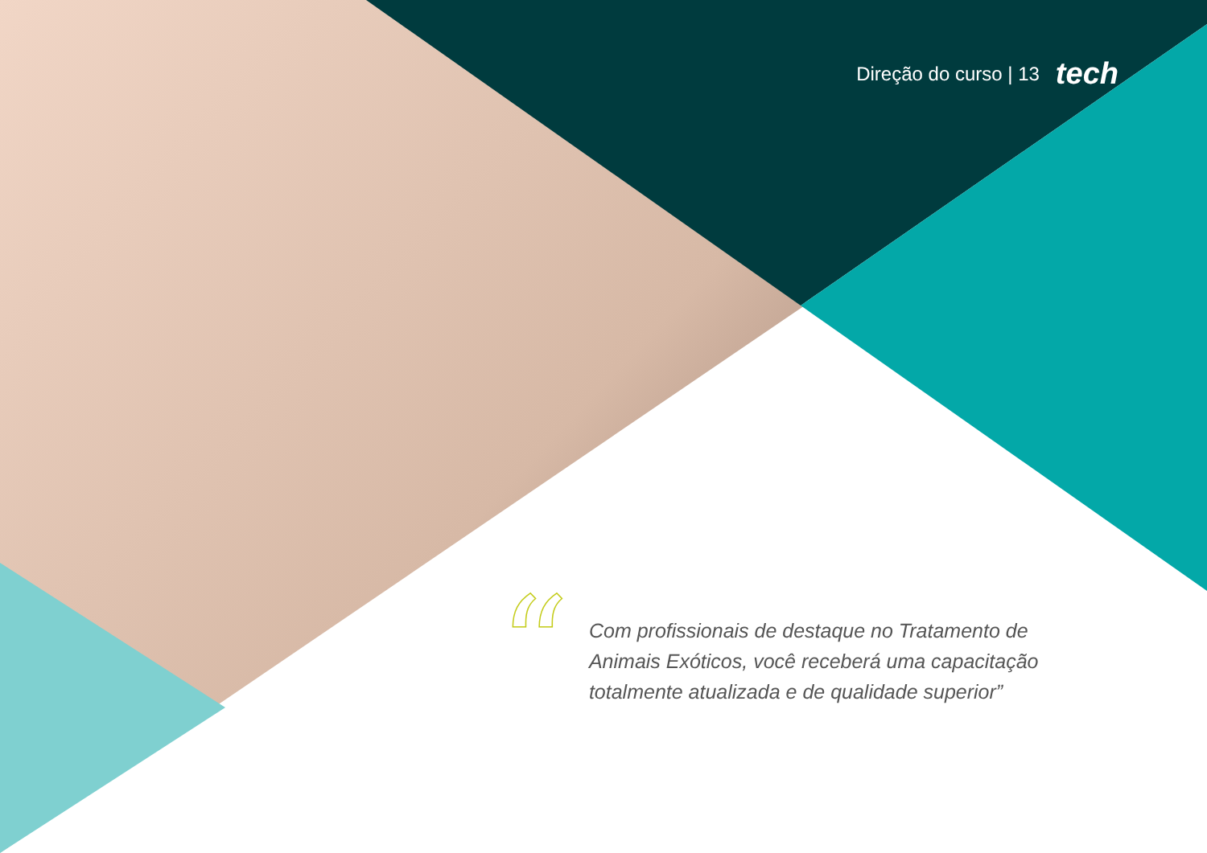Direção do curso | 13 tech
“
Com profissionais de destaque no Tratamento de Animais Exóticos, você receberá uma capacitação totalmente atualizada e de qualidade superior”